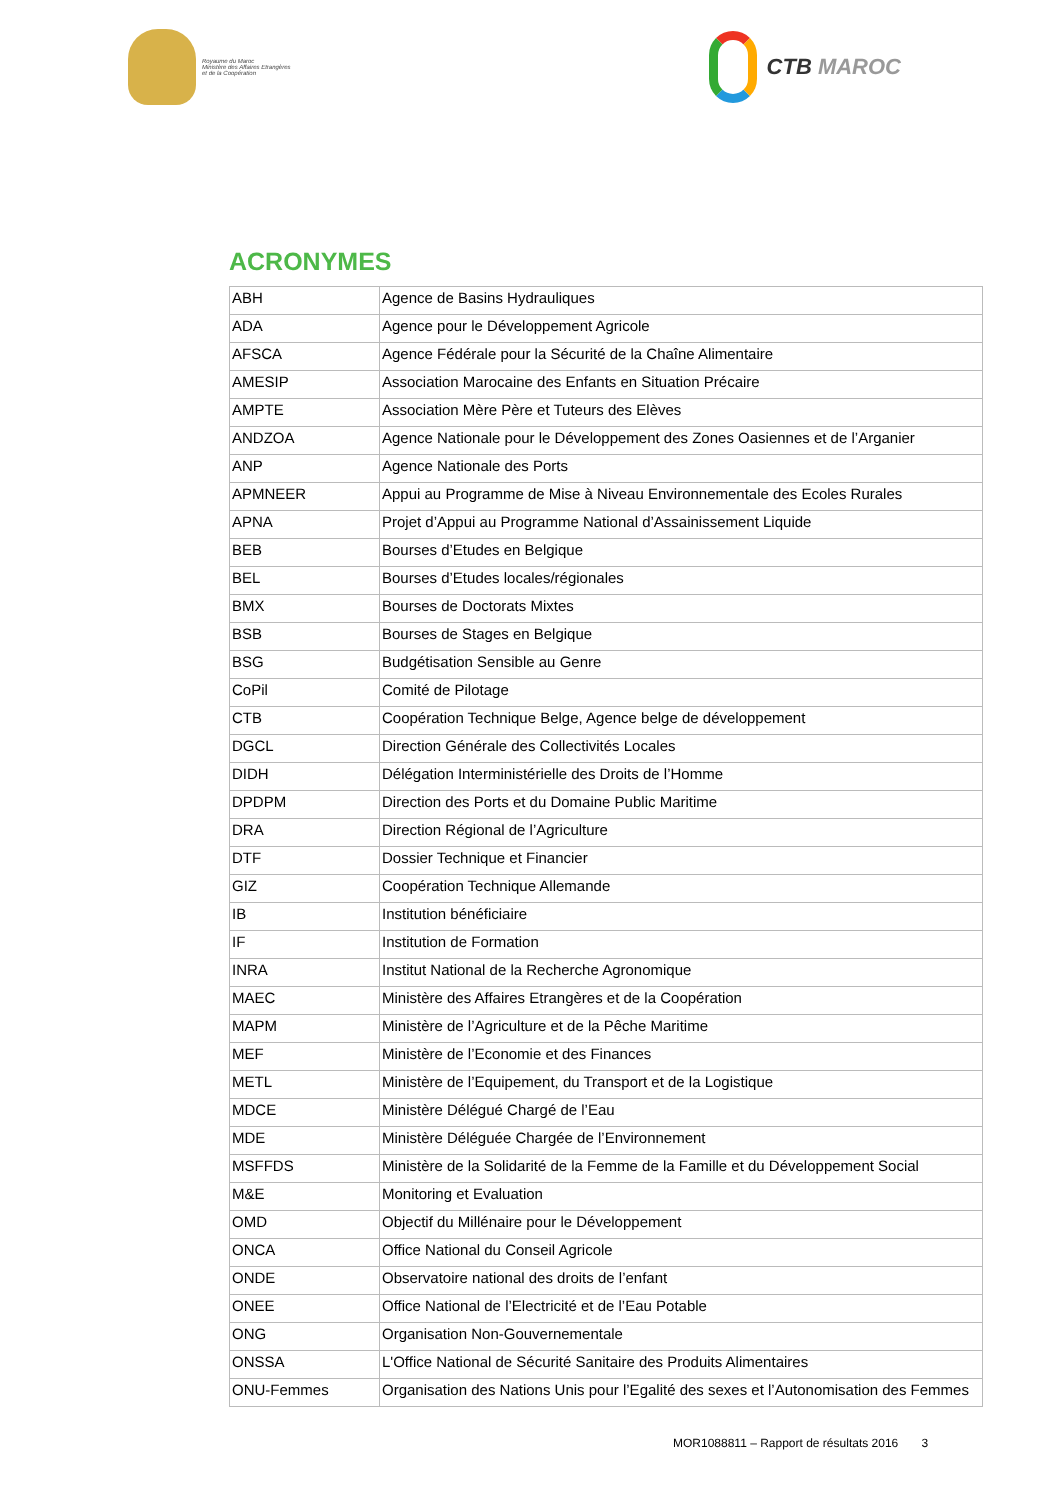Royaume du Maroc
Ministère des Affaires Etrangères
et de la Coopération
CTB MAROC
ACRONYMES
| ABH | Agence de Basins Hydrauliques |
| ADA | Agence pour le Développement Agricole |
| AFSCA | Agence Fédérale pour la Sécurité de la Chaîne Alimentaire |
| AMESIP | Association Marocaine des Enfants en Situation Précaire |
| AMPTE | Association Mère Père et Tuteurs des Elèves |
| ANDZOA | Agence Nationale pour le Développement des Zones Oasiennes et de l’Arganier |
| ANP | Agence Nationale des Ports |
| APMNEER | Appui au Programme de Mise à Niveau Environnementale des Ecoles Rurales |
| APNA | Projet d’Appui au Programme National d’Assainissement Liquide |
| BEB | Bourses d’Etudes en Belgique |
| BEL | Bourses d’Etudes locales/régionales |
| BMX | Bourses de Doctorats Mixtes |
| BSB | Bourses de Stages en Belgique |
| BSG | Budgétisation Sensible au Genre |
| CoPil | Comité de Pilotage |
| CTB | Coopération Technique Belge, Agence belge de développement |
| DGCL | Direction Générale des Collectivités Locales |
| DIDH | Délégation Interministérielle des Droits de l’Homme |
| DPDPM | Direction des Ports et du Domaine Public Maritime |
| DRA | Direction Régional de l’Agriculture |
| DTF | Dossier Technique et Financier |
| GIZ | Coopération Technique Allemande |
| IB | Institution bénéficiaire |
| IF | Institution de Formation |
| INRA | Institut National de la Recherche Agronomique |
| MAEC | Ministère des Affaires Etrangères et de la Coopération |
| MAPM | Ministère de l’Agriculture et de la Pêche Maritime |
| MEF | Ministère de l’Economie et des Finances |
| METL | Ministère de l’Equipement, du Transport et de la Logistique |
| MDCE | Ministère Délégué Chargé de l’Eau |
| MDE | Ministère Déléguée Chargée de l’Environnement |
| MSFFDS | Ministère de la Solidarité de la Femme de la Famille et du Développement Social |
| M&E | Monitoring et Evaluation |
| OMD | Objectif du Millénaire pour le Développement |
| ONCA | Office National du Conseil Agricole |
| ONDE | Observatoire national des droits de l’enfant |
| ONEE | Office National de l’Electricité et de l’Eau Potable |
| ONG | Organisation Non-Gouvernementale |
| ONSSA | L'Office National de Sécurité Sanitaire des Produits Alimentaires |
| ONU-Femmes | Organisation des Nations Unis pour l’Egalité des sexes et l’Autonomisation des Femmes |
MOR1088811 – Rapport de résultats 2016 3